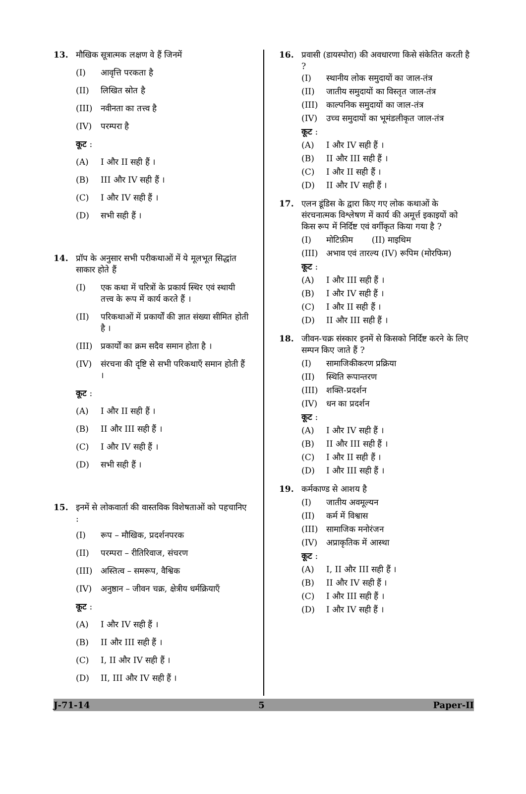13. मौखिक सूत्रात्मक लक्षण वे हैं जिनमें
(I) आवृत्ति परकता है
(II) लिखित स्रोत है
(III) नवीनता का तत्त्व है
(IV) परम्परा है
कूट :
(A) I और II सही हैं ।
(B) III और IV सही हैं ।
(C) I और IV सही हैं ।
(D) सभी सही हैं ।
14. प्रॉप के अनुसार सभी परीकथाओं में ये मूलभूत सिद्धांत साकार होते हैं
(I) एक कथा में चरित्रों के प्रकार्य स्थिर एवं स्थायी तत्त्व के रूप में कार्य करते हैं ।
(II) परिकथाओं में प्रकार्यों की ज्ञात संख्या सीमित होती है ।
(III) प्रकार्यों का क्रम सदैव समान होता है ।
(IV) संरचना की दृष्टि से सभी परिकथाएँ समान होती हैं ।
कूट :
(A) I और II सही हैं ।
(B) II और III सही हैं ।
(C) I और IV सही हैं ।
(D) सभी सही हैं ।
15. इनमें से लोकवार्ता की वास्तविक विशेषताओं को पहचानिए :
(I) रूप – मौखिक, प्रदर्शनपरक
(II) परम्परा – रीतिरिवाज, संचरण
(III) अस्तित्व – समरूप, वैश्विक
(IV) अनुष्ठान – जीवन चक्र, क्षेत्रीय धर्मक्रियाएँ
कूट :
(A) I और IV सही हैं ।
(B) II और III सही हैं ।
(C) I, II और IV सही हैं ।
(D) II, III और IV सही हैं ।
16. प्रवासी (डायस्पोरा) की अवधारणा किसे संकेतित करती है ?
(I) स्थानीय लोक समुदायों का जाल-तंत्र
(II) जातीय समुदायों का विस्तृत जाल-तंत्र
(III) काल्पनिक समुदायों का जाल-तंत्र
(IV) उच्च समुदायों का भूमंडलीकृत जाल-तंत्र
कूट :
(A) I और IV सही हैं ।
(B) II और III सही हैं ।
(C) I और II सही हैं ।
(D) II और IV सही हैं ।
17. एलन डूंडिस के द्वारा किए गए लोक कथाओं के संरचनात्मक विश्लेषण में कार्य की अमूर्त्त इकाइयों को किस रूप में निर्दिष्ट एवं वर्गीकृत किया गया है ?
(I) मोटिफ़ीम (II) माइथिम
(III) अभाव एवं तारल्य (IV) रूपिम (मोरफिम)
कूट :
(A) I और III सही हैं ।
(B) I और IV सही हैं ।
(C) I और II सही हैं ।
(D) II और III सही हैं ।
18. जीवन-चक्र संस्कार इनमें से किसको निर्दिष्ट करने के लिए सम्पन किए जाते हैं ?
(I) सामाजिकीकरण प्रक्रिया
(II) स्थिति रूपान्तरण
(III) शक्ति-प्रदर्शन
(IV) धन का प्रदर्शन
कूट :
(A) I और IV सही हैं ।
(B) II और III सही हैं ।
(C) I और II सही हैं ।
(D) I और III सही हैं ।
19. कर्मकाण्ड से आशय है
(I) जातीय अवमूल्यन
(II) कर्म में विश्वास
(III) सामाजिक मनोरंजन
(IV) अप्राकृतिक में आस्था
कूट :
(A) I, II और III सही हैं ।
(B) II और IV सही हैं ।
(C) I और III सही हैं ।
(D) I और IV सही हैं ।
J-71-14 5 Paper-II